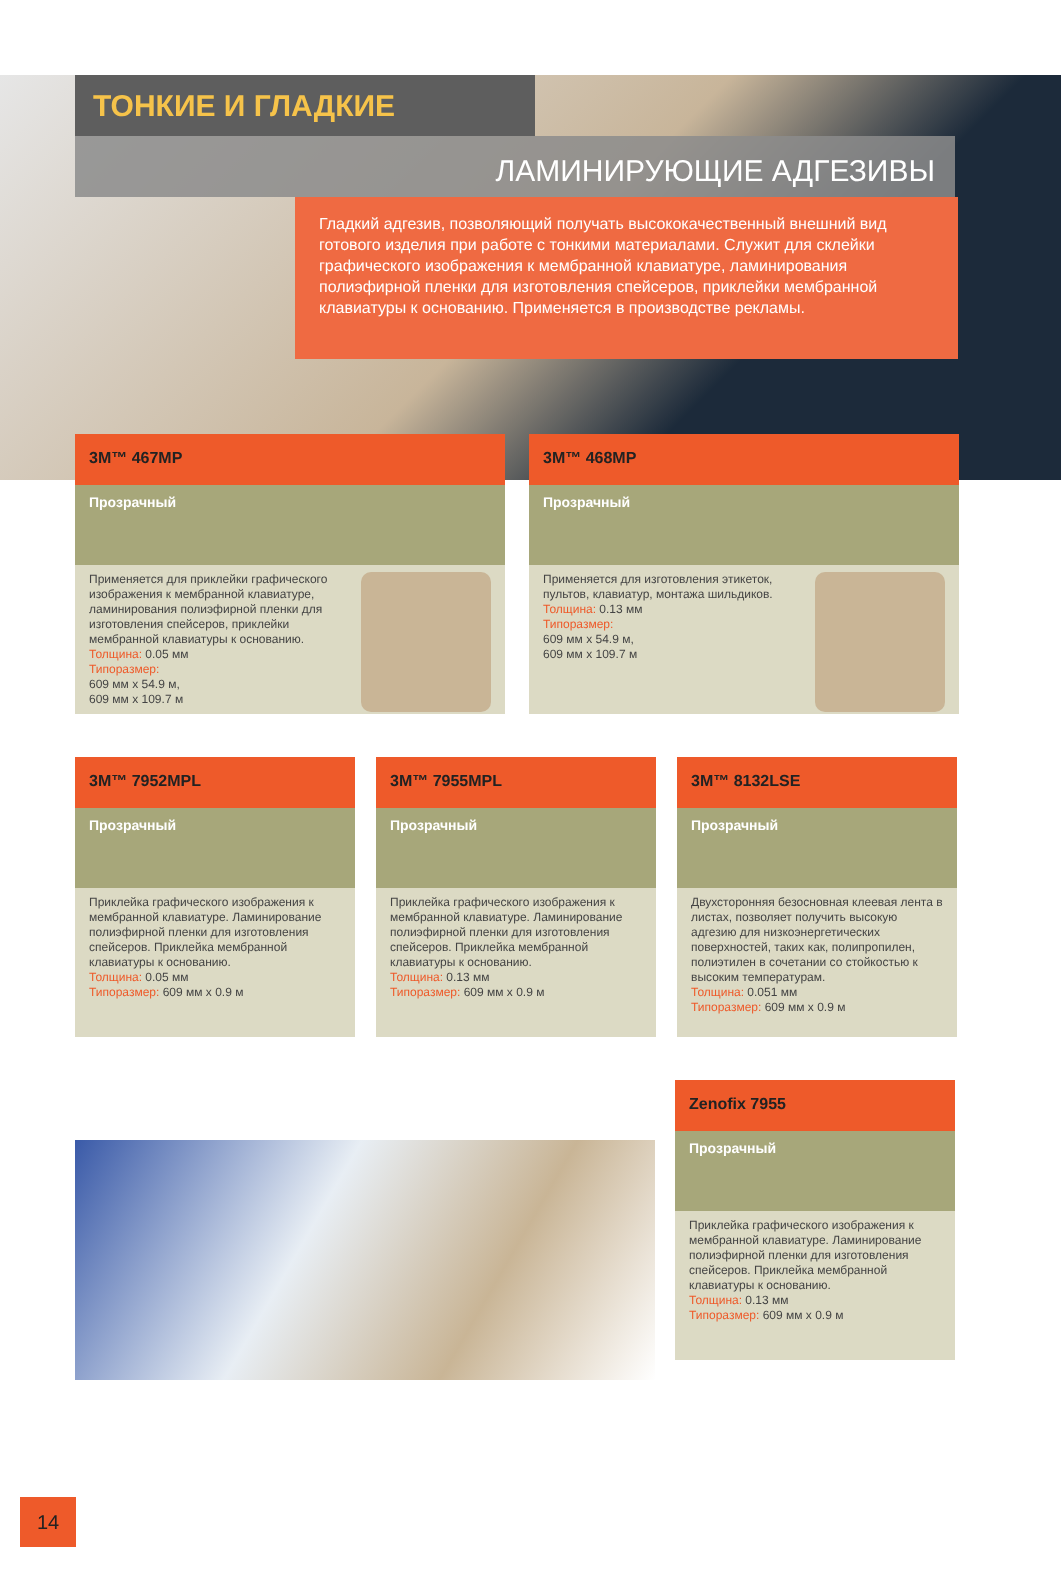ТОНКИЕ И ГЛАДКИЕ
ЛАМИНИРУЮЩИЕ АДГЕЗИВЫ
Гладкий адгезив, позволяющий получать высококачественный внешний вид готового изделия при работе с тонкими материалами. Служит для склейки графического изображения к мембранной клавиатуре, ламинирования полиэфирной пленки для изготовления спейсеров, приклейки мембранной клавиатуры к основанию. Применяется в производстве рекламы.
3M™ 467MP
Прозрачный
Применяется для приклейки графического изображения к мембранной клавиатуре, ламинирования полиэфирной пленки для изготовления спейсеров, приклейки мембранной клавиатуры к основанию.
Толщина: 0.05 мм
Типоразмер:
609 мм x 54.9 м,
609 мм x 109.7 м
3M™ 468MP
Прозрачный
Применяется для изготовления этикеток, пультов, клавиатур, монтажа шильдиков.
Толщина: 0.13 мм
Типоразмер:
609 мм x 54.9 м,
609 мм x 109.7 м
3M™ 7952MPL
Прозрачный
Приклейка графического изображения к мембранной клавиатуре. Ламинирование полиэфирной пленки для изготовления спейсеров. Приклейка мембранной клавиатуры к основанию.
Толщина: 0.05 мм
Типоразмер: 609 мм x 0.9 м
3M™ 7955MPL
Прозрачный
Приклейка графического изображения к мембранной клавиатуре. Ламинирование полиэфирной пленки для изготовления спейсеров. Приклейка мембранной клавиатуры к основанию.
Толщина: 0.13 мм
Типоразмер: 609 мм x 0.9 м
3M™ 8132LSE
Прозрачный
Двухсторонняя безосновная клеевая лента в листах, позволяет получить высокую адгезию для низкоэнергетических поверхностей, таких как, полипропилен, полиэтилен в сочетании со стойкостью к высоким температурам.
Толщина: 0.051 мм
Типоразмер: 609 мм x 0.9 м
Zenofix 7955
Прозрачный
Приклейка графического изображения к мембранной клавиатуре. Ламинирование полиэфирной пленки для изготовления спейсеров. Приклейка мембранной клавиатуры к основанию.
Толщина: 0.13 мм
Типоразмер: 609 мм x 0.9 м
14